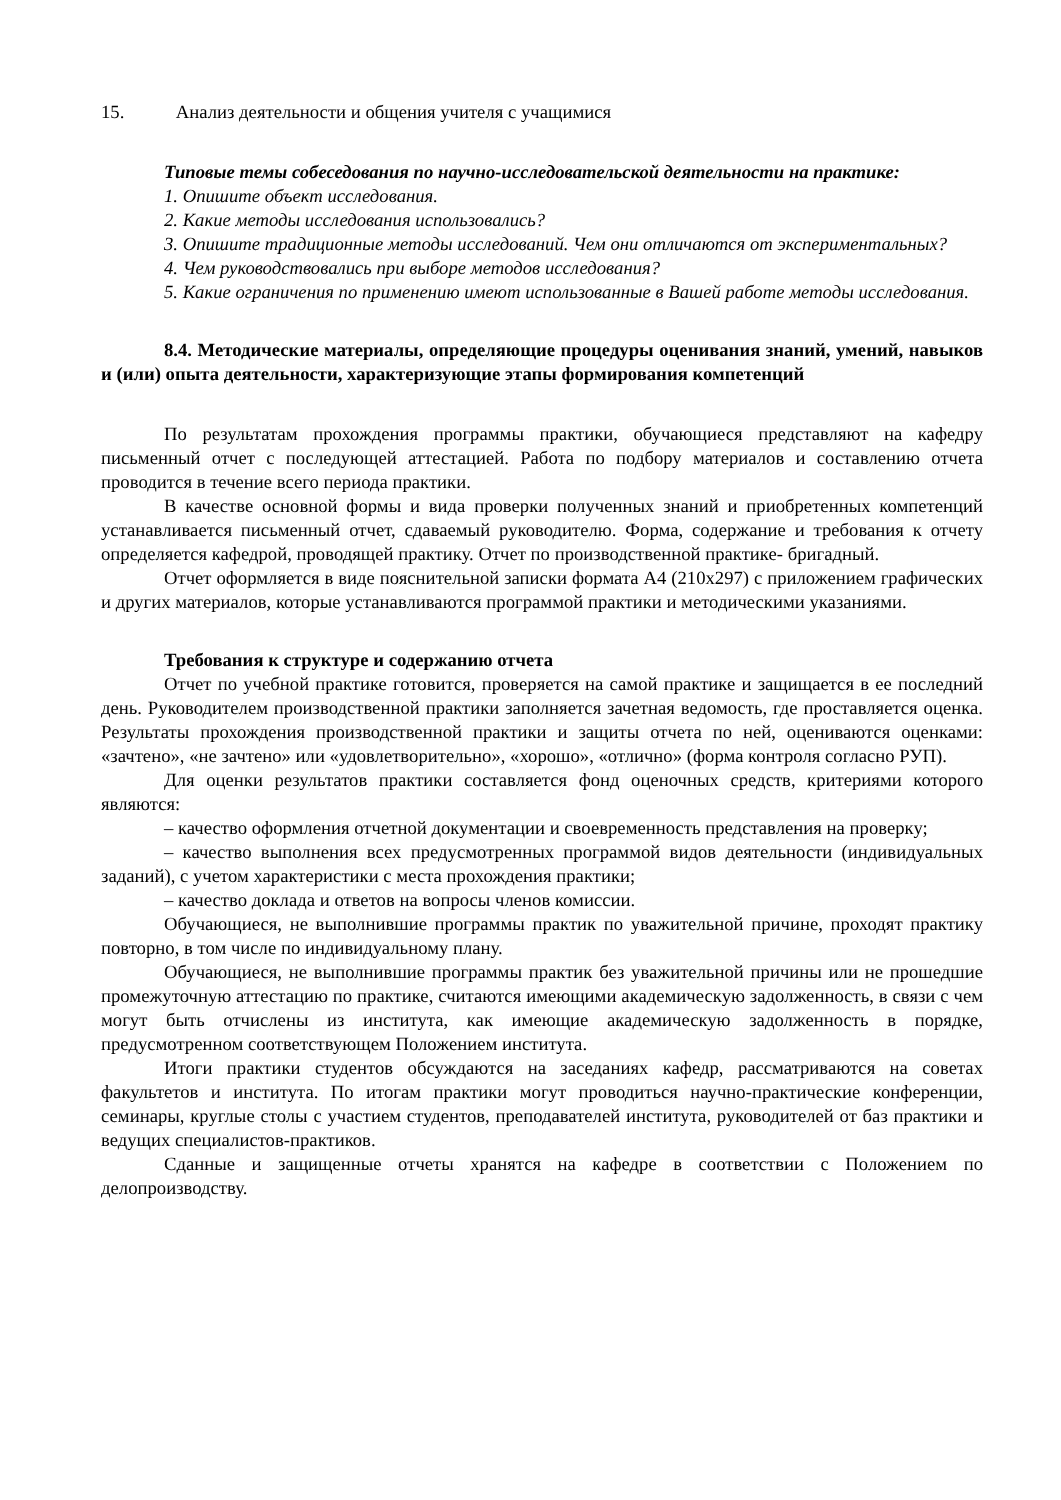15. Анализ деятельности и общения учителя с учащимися
Типовые темы собеседования по научно-исследовательской деятельности на практике:
1. Опишите объект исследования.
2. Какие методы исследования использовались?
3. Опишите традиционные методы исследований. Чем они отличаются от экспериментальных?
4. Чем руководствовались при выборе методов исследования?
5. Какие ограничения по применению имеют использованные в Вашей работе методы исследования.
8.4. Методические материалы, определяющие процедуры оценивания знаний, умений, навыков и (или) опыта деятельности, характеризующие этапы формирования компетенций
По результатам прохождения программы практики, обучающиеся представляют на кафедру письменный отчет с последующей аттестацией. Работа по подбору материалов и составлению отчета проводится в течение всего периода практики.
В качестве основной формы и вида проверки полученных знаний и приобретенных компетенций устанавливается письменный отчет, сдаваемый руководителю. Форма, содержание и требования к отчету определяется кафедрой, проводящей практику. Отчет по производственной практике- бригадный.
Отчет оформляется в виде пояснительной записки формата А4 (210х297) с приложением графических и других материалов, которые устанавливаются программой практики и методическими указаниями.
Требования к структуре и содержанию отчета
Отчет по учебной практике готовится, проверяется на самой практике и защищается в ее последний день. Руководителем производственной практики заполняется зачетная ведомость, где проставляется оценка. Результаты прохождения производственной практики и защиты отчета по ней, оцениваются оценками: «зачтено», «не зачтено» или «удовлетворительно», «хорошо», «отлично» (форма контроля согласно РУП).
Для оценки результатов практики составляется фонд оценочных средств, критериями которого являются:
– качество оформления отчетной документации и своевременность представления на проверку;
– качество выполнения всех предусмотренных программой видов деятельности (индивидуальных заданий), с учетом характеристики с места прохождения практики;
– качество доклада и ответов на вопросы членов комиссии.
Обучающиеся, не выполнившие программы практик по уважительной причине, проходят практику повторно, в том числе по индивидуальному плану.
Обучающиеся, не выполнившие программы практик без уважительной причины или не прошедшие промежуточную аттестацию по практике, считаются имеющими академическую задолженность, в связи с чем могут быть отчислены из института, как имеющие академическую задолженность в порядке, предусмотренном соответствующем Положением института.
Итоги практики студентов обсуждаются на заседаниях кафедр, рассматриваются на советах факультетов и института. По итогам практики могут проводиться научно-практические конференции, семинары, круглые столы с участием студентов, преподавателей института, руководителей от баз практики и ведущих специалистов-практиков.
Сданные и защищенные отчеты хранятся на кафедре в соответствии с Положением по делопроизводству.